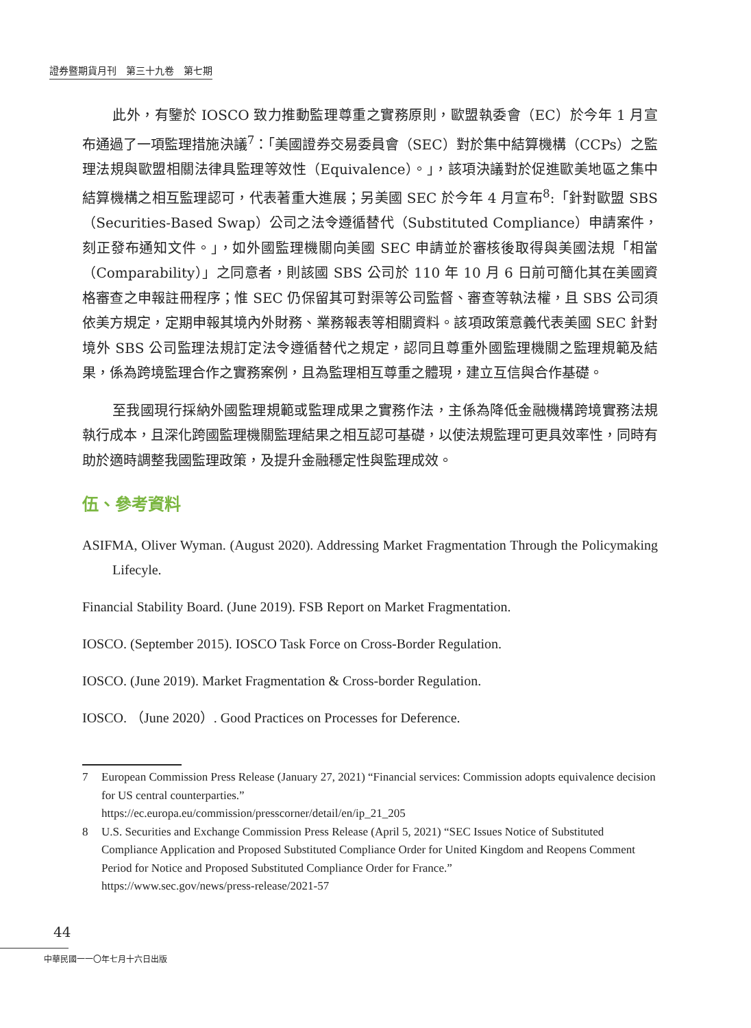證券暨期貨月刊　第三十九卷　第七期
此外，有鑒於 IOSCO 致力推動監理尊重之實務原則，歐盟執委會（EC）於今年 1 月宣布通過了一項監理措施決議<sup>7</sup>：「美國證券交易委員會（SEC）對於集中結算機構（CCPs）之監理法規與歐盟相關法律具監理等效性（Equivalence）。」，該項決議對於促進歐美地區之集中結算機構之相互監理認可，代表著重大進展；另美國 SEC 於今年 4 月宣布<sup>8</sup>:「針對歐盟 SBS（Securities-Based Swap）公司之法令遵循替代（Substituted Compliance）申請案件，刻正發布通知文件。」，如外國監理機關向美國 SEC 申請並於審核後取得與美國法規「相當（Comparability）」之同意者，則該國 SBS 公司於 110 年 10 月 6 日前可簡化其在美國資格審查之申報註冊程序；惟 SEC 仍保留其可對渠等公司監督、審查等執法權，且 SBS 公司須依美方規定，定期申報其境內外財務、業務報表等相關資料。該項政策意義代表美國 SEC 針對境外 SBS 公司監理法規訂定法令遵循替代之規定，認同且尊重外國監理機關之監理規範及結果，係為跨境監理合作之實務案例，且為監理相互尊重之體現，建立互信與合作基礎。
至我國現行採納外國監理規範或監理成果之實務作法，主係為降低金融機構跨境實務法規執行成本，且深化跨國監理機關監理結果之相互認可基礎，以使法規監理可更具效率性，同時有助於適時調整我國監理政策，及提升金融穩定性與監理成效。
伍、參考資料
ASIFMA, Oliver Wyman. (August 2020). Addressing Market Fragmentation Through the Policymaking Lifecyle.
Financial Stability Board. (June 2019). FSB Report on Market Fragmentation.
IOSCO. (September 2015). IOSCO Task Force on Cross-Border Regulation.
IOSCO. (June 2019). Market Fragmentation & Cross-border Regulation.
IOSCO. （June 2020）. Good Practices on Processes for Deference.
7 European Commission Press Release (January 27, 2021) “Financial services: Commission adopts equivalence decision for US central counterparties.”
https://ec.europa.eu/commission/presscorner/detail/en/ip_21_205
8 U.S. Securities and Exchange Commission Press Release (April 5, 2021) “SEC Issues Notice of Substituted Compliance Application and Proposed Substituted Compliance Order for United Kingdom and Reopens Comment Period for Notice and Proposed Substituted Compliance Order for France.”
https://www.sec.gov/news/press-release/2021-57
44
中華民國一一〇年七月十六日出版